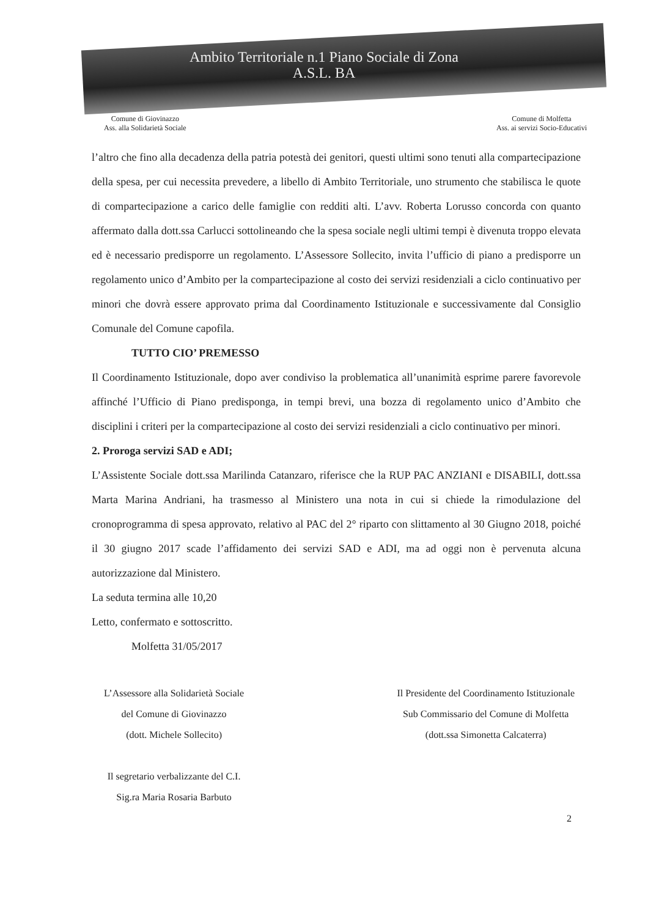Ambito Territoriale n.1 Piano Sociale di Zona
A.S.L. BA
Comune di Giovinazzo
Ass. alla Solidarietà Sociale
Comune di Molfetta
Ass. ai servizi Socio-Educativi
l’altro che fino alla decadenza della patria potestà dei genitori, questi ultimi sono tenuti alla compartecipazione della spesa, per cui necessita prevedere, a libello di Ambito Territoriale, uno strumento che stabilisca le quote di compartecipazione a carico delle famiglie con redditi alti. L’avv. Roberta Lorusso concorda con quanto affermato dalla dott.ssa Carlucci sottolineando che la spesa sociale negli ultimi tempi è divenuta troppo elevata ed è necessario predisporre un regolamento. L’Assessore Sollecito, invita l’ufficio di piano a predisporre un regolamento unico d’Ambito per la compartecipazione al costo dei servizi residenziali a ciclo continuativo per minori che dovrà essere approvato prima dal Coordinamento Istituzionale e successivamente dal Consiglio Comunale del Comune capofila.
TUTTO CIO’ PREMESSO
Il Coordinamento Istituzionale, dopo aver condiviso la problematica all’unanimità esprime parere favorevole affinché l’Ufficio di Piano predisponga, in tempi brevi, una bozza di regolamento unico d’Ambito che disciplini i criteri per la compartecipazione al costo dei servizi residenziali a ciclo continuativo per minori.
2. Proroga servizi SAD e ADI;
L’Assistente Sociale dott.ssa Marilinda Catanzaro, riferisce che la RUP PAC ANZIANI e DISABILI, dott.ssa Marta Marina Andriani, ha trasmesso al Ministero una nota in cui si chiede la rimodulazione del cronoprogramma di spesa approvato, relativo al PAC del 2° riparto con slittamento al 30 Giugno 2018, poiché il 30 giugno 2017 scade l’affidamento dei servizi SAD e ADI, ma ad oggi non è pervenuta alcuna autorizzazione dal Ministero.
La seduta termina alle 10,20
Letto, confermato e sottoscritto.
Molfetta 31/05/2017
L’Assessore alla Solidarietà Sociale
del Comune di Giovinazzo
(dott. Michele Sollecito)
Il segretario verbalizzante del C.I.
Sig.ra Maria Rosaria Barbuto
Il Presidente del Coordinamento Istituzionale
Sub Commissario del Comune di Molfetta
(dott.ssa Simonetta Calcaterra)
2